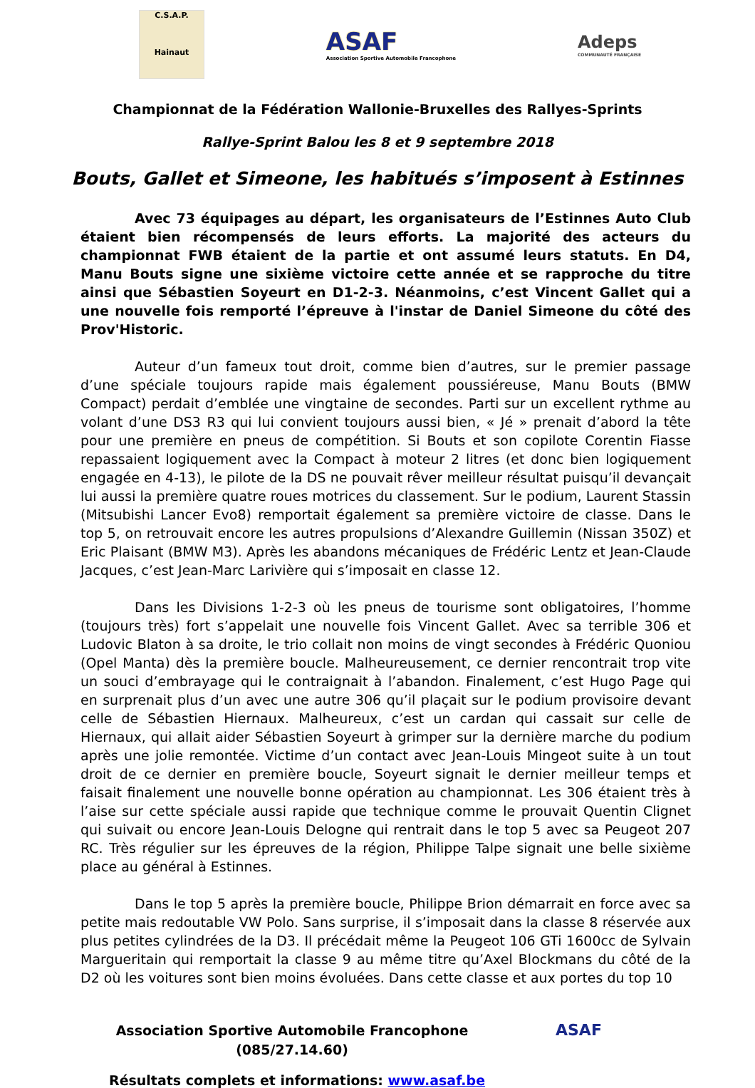C.S.A.P.
Hainaut
ASAF
Association Sportive Automobile Francophone
Adeps
COMMUNAUTÉ FRANÇAISE
Championnat de la Fédération Wallonie-Bruxelles des Rallyes-Sprints
Rallye-Sprint Balou les 8 et 9 septembre 2018
Bouts, Gallet et Simeone, les habitués s’imposent à Estinnes
Avec 73 équipages au départ, les organisateurs de l’Estinnes Auto Club étaient bien récompensés de leurs efforts. La majorité des acteurs du championnat FWB étaient de la partie et ont assumé leurs statuts. En D4, Manu Bouts signe une sixième victoire cette année et se rapproche du titre ainsi que Sébastien Soyeurt en D1-2-3. Néanmoins, c’est Vincent Gallet qui a une nouvelle fois remporté l’épreuve à l'instar de Daniel Simeone du côté des Prov'Historic.
Auteur d’un fameux tout droit, comme bien d’autres, sur le premier passage d’une spéciale toujours rapide mais également poussiéreuse, Manu Bouts (BMW Compact) perdait d’emblée une vingtaine de secondes. Parti sur un excellent rythme au volant d’une DS3 R3 qui lui convient toujours aussi bien, « Jé » prenait d’abord la tête pour une première en pneus de compétition. Si Bouts et son copilote Corentin Fiasse repassaient logiquement avec la Compact à moteur 2 litres (et donc bien logiquement engagée en 4-13), le pilote de la DS ne pouvait rêver meilleur résultat puisqu’il devançait lui aussi la première quatre roues motrices du classement. Sur le podium, Laurent Stassin (Mitsubishi Lancer Evo8) remportait également sa première victoire de classe. Dans le top 5, on retrouvait encore les autres propulsions d’Alexandre Guillemin (Nissan 350Z) et Eric Plaisant (BMW M3). Après les abandons mécaniques de Frédéric Lentz et Jean-Claude Jacques, c’est Jean-Marc Larivière qui s’imposait en classe 12.
Dans les Divisions 1-2-3 où les pneus de tourisme sont obligatoires, l’homme (toujours très) fort s’appelait une nouvelle fois Vincent Gallet. Avec sa terrible 306 et Ludovic Blaton à sa droite, le trio collait non moins de vingt secondes à Frédéric Quoniou (Opel Manta) dès la première boucle. Malheureusement, ce dernier rencontrait trop vite un souci d’embrayage qui le contraignait à l’abandon. Finalement, c’est Hugo Page qui en surprenait plus d’un avec une autre 306 qu’il plaçait sur le podium provisoire devant celle de Sébastien Hiernaux. Malheureux, c’est un cardan qui cassait sur celle de Hiernaux, qui allait aider Sébastien Soyeurt à grimper sur la dernière marche du podium après une jolie remontée. Victime d’un contact avec Jean-Louis Mingeot suite à un tout droit de ce dernier en première boucle, Soyeurt signait le dernier meilleur temps et faisait finalement une nouvelle bonne opération au championnat. Les 306 étaient très à l’aise sur cette spéciale aussi rapide que technique comme le prouvait Quentin Clignet qui suivait ou encore Jean-Louis Delogne qui rentrait dans le top 5 avec sa Peugeot 207 RC. Très régulier sur les épreuves de la région, Philippe Talpe signait une belle sixième place au général à Estinnes.
Dans le top 5 après la première boucle, Philippe Brion démarrait en force avec sa petite mais redoutable VW Polo. Sans surprise, il s’imposait dans la classe 8 réservée aux plus petites cylindrées de la D3. Il précédait même la Peugeot 106 GTi 1600cc de Sylvain Margueritain qui remportait la classe 9 au même titre qu’Axel Blockmans du côté de la D2 où les voitures sont bien moins évoluées. Dans cette classe et aux portes du top 10
Association Sportive Automobile Francophone
(085/27.14.60)
ASAF
Résultats complets et informations: www.asaf.be